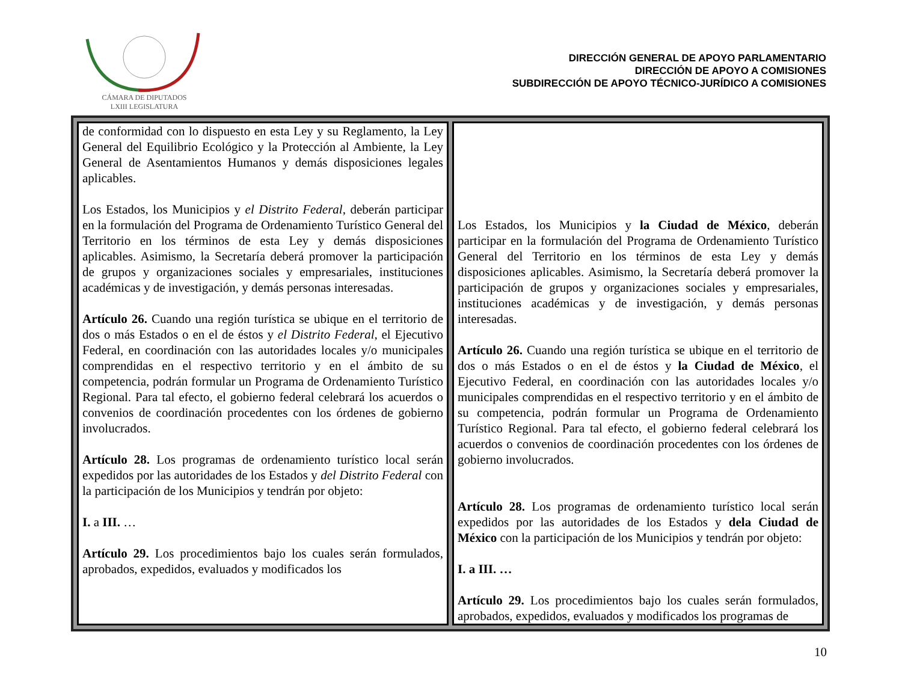CÁMARA DE DIPUTADOS
LXIII LEGISLATURA
DIRECCIÓN GENERAL DE APOYO PARLAMENTARIO
DIRECCIÓN DE APOYO A COMISIONES
SUBDIRECCIÓN DE APOYO TÉCNICO-JURÍDICO A COMISIONES
| de conformidad con lo dispuesto en esta Ley y su Reglamento, la Ley General del Equilibrio Ecológico y la Protección al Ambiente, la Ley General de Asentamientos Humanos y demás disposiciones legales aplicables. Los Estados, los Municipios y el Distrito Federal , deberán participar en la formulación del Programa de Ordenamiento Turístico General del Territorio en los términos de esta Ley y demás disposiciones aplicables. Asimismo, la Secretaría deberá promover la participación de grupos y organizaciones sociales y empresariales, instituciones académicas y de investigación, y demás personas interesadas. Artículo 26. Cuando una región turística se ubique en el territorio de dos o más Estados o en el de éstos y el Distrito Federal , el Ejecutivo Federal, en coordinación con las autoridades locales y/o municipales comprendidas en el respectivo territorio y en el ámbito de su competencia, podrán formular un Programa de Ordenamiento Turístico Regional. Para tal efecto, el gobierno federal celebrará los acuerdos o convenios de coordinación procedentes con los órdenes de gobierno involucrados. Artículo 28. Los programas de ordenamiento turístico local serán expedidos por las autoridades de los Estados y del Distrito Federal con la participación de los Municipios y tendrán por objeto: I. a III. … Artículo 29. Los procedimientos bajo los cuales serán formulados, aprobados, expedidos, evaluados y modificados los | Los Estados, los Municipios y la Ciudad de México , deberán participar en la formulación del Programa de Ordenamiento Turístico General del Territorio en los términos de esta Ley y demás disposiciones aplicables. Asimismo, la Secretaría deberá promover la participación de grupos y organizaciones sociales y empresariales, instituciones académicas y de investigación, y demás personas interesadas. Artículo 26. Cuando una región turística se ubique en el territorio de dos o más Estados o en el de éstos y la Ciudad de México , el Ejecutivo Federal, en coordinación con las autoridades locales y/o municipales comprendidas en el respectivo territorio y en el ámbito de su competencia, podrán formular un Programa de Ordenamiento Turístico Regional. Para tal efecto, el gobierno federal celebrará los acuerdos o convenios de coordinación procedentes con los órdenes de gobierno involucrados. Artículo 28. Los programas de ordenamiento turístico local serán expedidos por las autoridades de los Estados y dela Ciudad de México con la participación de los Municipios y tendrán por objeto: I. a III. … Artículo 29. Los procedimientos bajo los cuales serán formulados, aprobados, expedidos, evaluados y modificados los programas de |
10